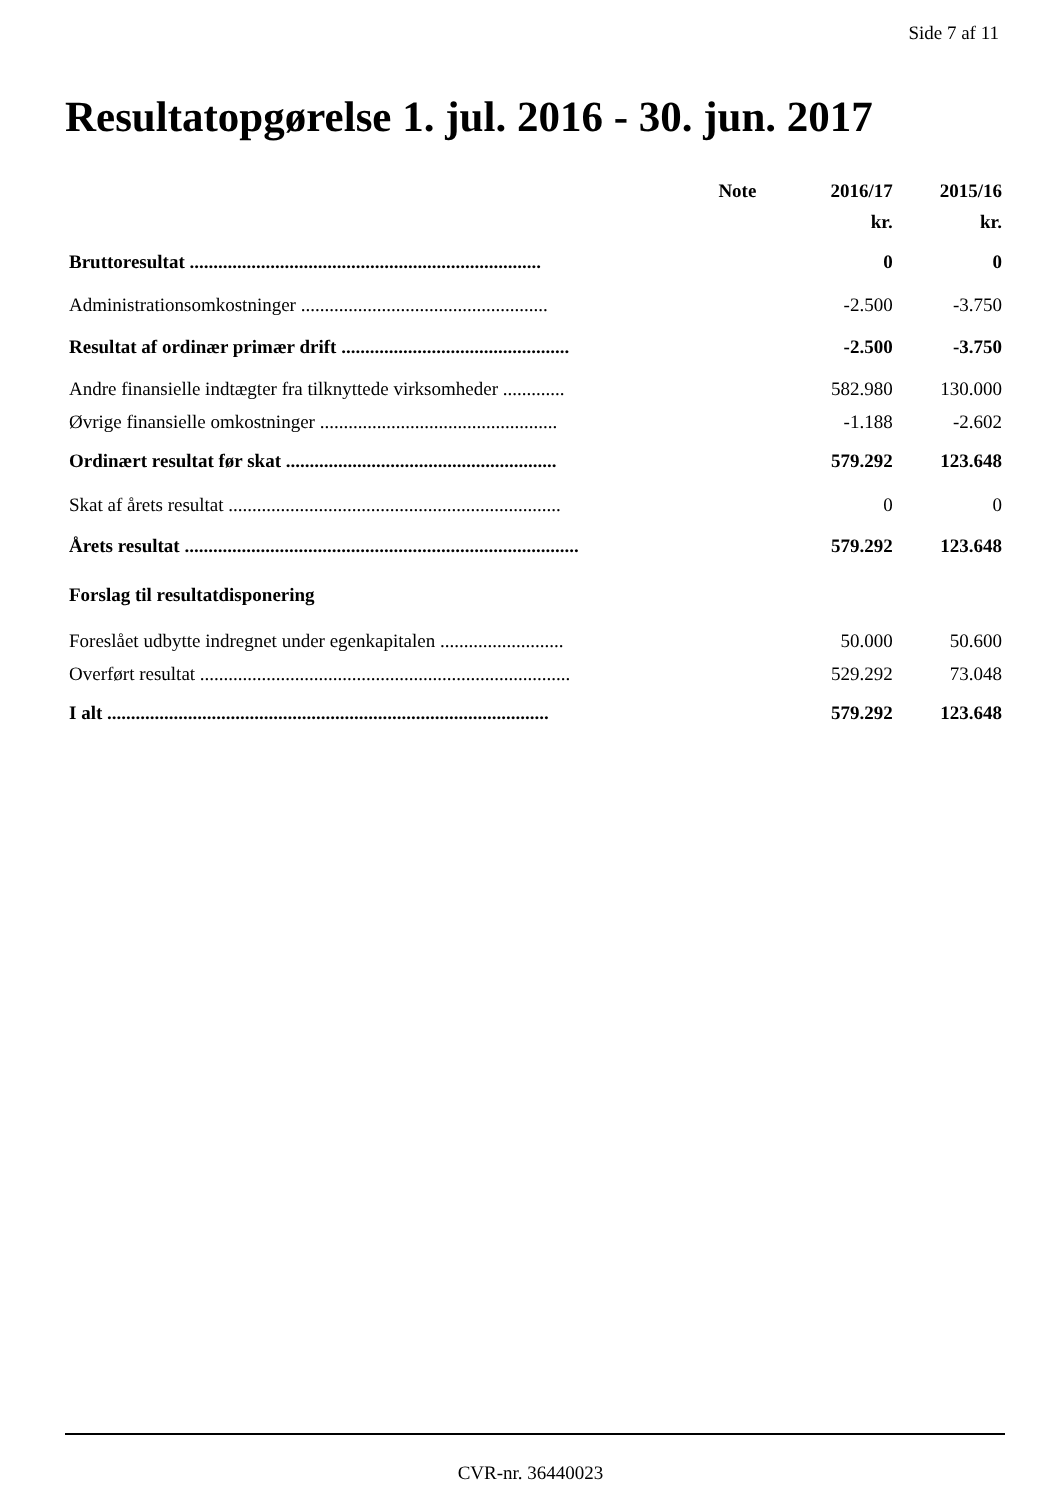Side 7 af 11
Resultatopgørelse 1. jul. 2016 - 30. jun. 2017
| | Note | 2016/17 | 2015/16 |
| --- | --- | --- | --- |
| | | kr. | kr. |
| Bruttoresultat .......................................................................... | | 0 | 0 |
| Administrationsomkostninger .................................................... | | -2.500 | -3.750 |
| Resultat af ordinær primær drift ................................................ | | -2.500 | -3.750 |
| Andre finansielle indtægter fra tilknyttede virksomheder ............. | | 582.980 | 130.000 |
| Øvrige finansielle omkostninger .................................................. | | -1.188 | -2.602 |
| Ordinært resultat før skat ......................................................... | | 579.292 | 123.648 |
| Skat af årets resultat ...................................................................... | | 0 | 0 |
| Årets resultat ................................................................................... | | 579.292 | 123.648 |
| Forslag til resultatdisponering | | | |
| Foreslået udbytte indregnet under egenkapitalen .......................... | | 50.000 | 50.600 |
| Overført resultat .............................................................................. | | 529.292 | 73.048 |
| I alt ............................................................................................. | | 579.292 | 123.648 |
CVR-nr. 36440023